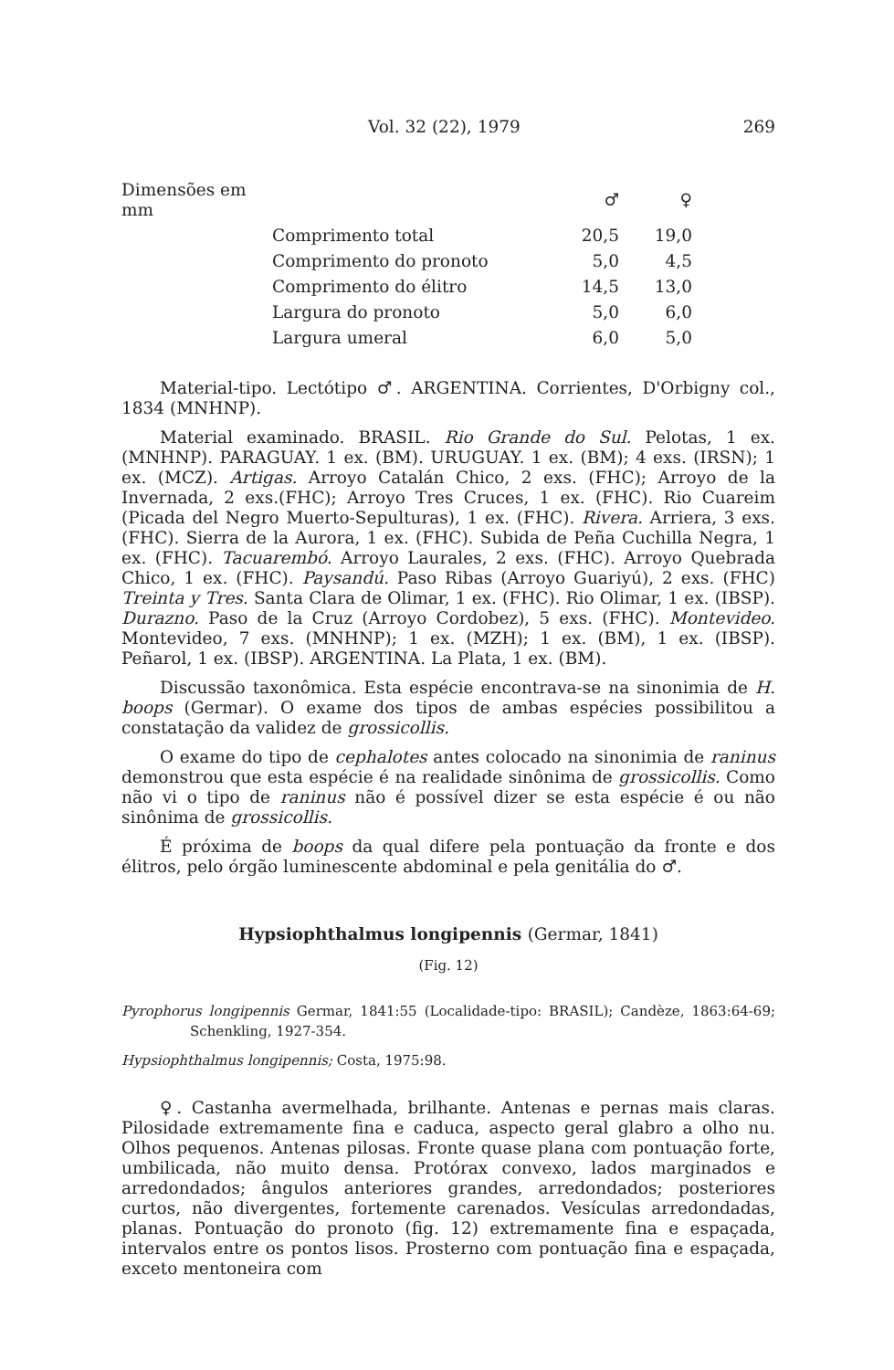Vol. 32 (22), 1979 269
| Dimensões em mm | | ♂ | ♀ |
| --- | --- | --- | --- |
| | Comprimento total | 20,5 | 19,0 |
| | Comprimento do pronoto | 5,0 | 4,5 |
| | Comprimento do élitro | 14,5 | 13,0 |
| | Largura do pronoto | 5,0 | 6,0 |
| | Largura umeral | 6,0 | 5,0 |
Material-tipo. Lectótipo ♂. ARGENTINA. Corrientes, D'Orbigny col., 1834 (MNHNP).
Material examinado. BRASIL. Rio Grande do Sul. Pelotas, 1 ex. (MNHNP). PARAGUAY. 1 ex. (BM). URUGUAY. 1 ex. (BM); 4 exs. (IRSN); 1 ex. (MCZ). Artigas. Arroyo Catalán Chico, 2 exs. (FHC); Arroyo de la Invernada, 2 exs.(FHC); Arroyo Tres Cruces, 1 ex. (FHC). Rio Cuareim (Picada del Negro Muerto-Sepulturas), 1 ex. (FHC). Rivera. Arriera, 3 exs. (FHC). Sierra de la Aurora, 1 ex. (FHC). Subida de Peña Cuchilla Negra, 1 ex. (FHC). Tacuarembó. Arroyo Laurales, 2 exs. (FHC). Arroyo Quebrada Chico, 1 ex. (FHC). Paysandú. Paso Ribas (Arroyo Guariyú), 2 exs. (FHC) Treinta y Tres. Santa Clara de Olimar, 1 ex. (FHC). Rio Olimar, 1 ex. (IBSP). Durazno. Paso de la Cruz (Arroyo Cordobez), 5 exs. (FHC). Montevideo. Montevideo, 7 exs. (MNHNP); 1 ex. (MZH); 1 ex. (BM), 1 ex. (IBSP). Peñarol, 1 ex. (IBSP). ARGENTINA. La Plata, 1 ex. (BM).
Discussão taxonômica. Esta espécie encontrava-se na sinonimia de H. boops (Germar). O exame dos tipos de ambas espécies possibilitou a constatação da validez de grossicollis.
O exame do tipo de cephalotes antes colocado na sinonimia de raninus demonstrou que esta espécie é na realidade sinônima de grossicollis. Como não vi o tipo de raninus não é possível dizer se esta espécie é ou não sinônima de grossicollis.
É próxima de boops da qual difere pela pontuação da fronte e dos élitros, pelo órgão luminescente abdominal e pela genitália do ♂.
Hypsiophthalmus longipennis (Germar, 1841)
(Fig. 12)
Pyrophorus longipennis Germar, 1841:55 (Localidade-tipo: BRASIL); Candèze, 1863:64-69; Schenkling, 1927-354.
Hypsiophthalmus longipennis; Costa, 1975:98.
♀. Castanha avermelhada, brilhante. Antenas e pernas mais claras. Pilosidade extremamente fina e caduca, aspecto geral glabro a olho nu. Olhos pequenos. Antenas pilosas. Fronte quase plana com pontuação forte, umbilicada, não muito densa. Protórax convexo, lados marginados e arredondados; ângulos anteriores grandes, arredondados; posteriores curtos, não divergentes, fortemente carenados. Vesículas arredondadas, planas. Pontuação do pronoto (fig. 12) extremamente fina e espaçada, intervalos entre os pontos lisos. Prosterno com pontuação fina e espaçada, exceto mentoneira com